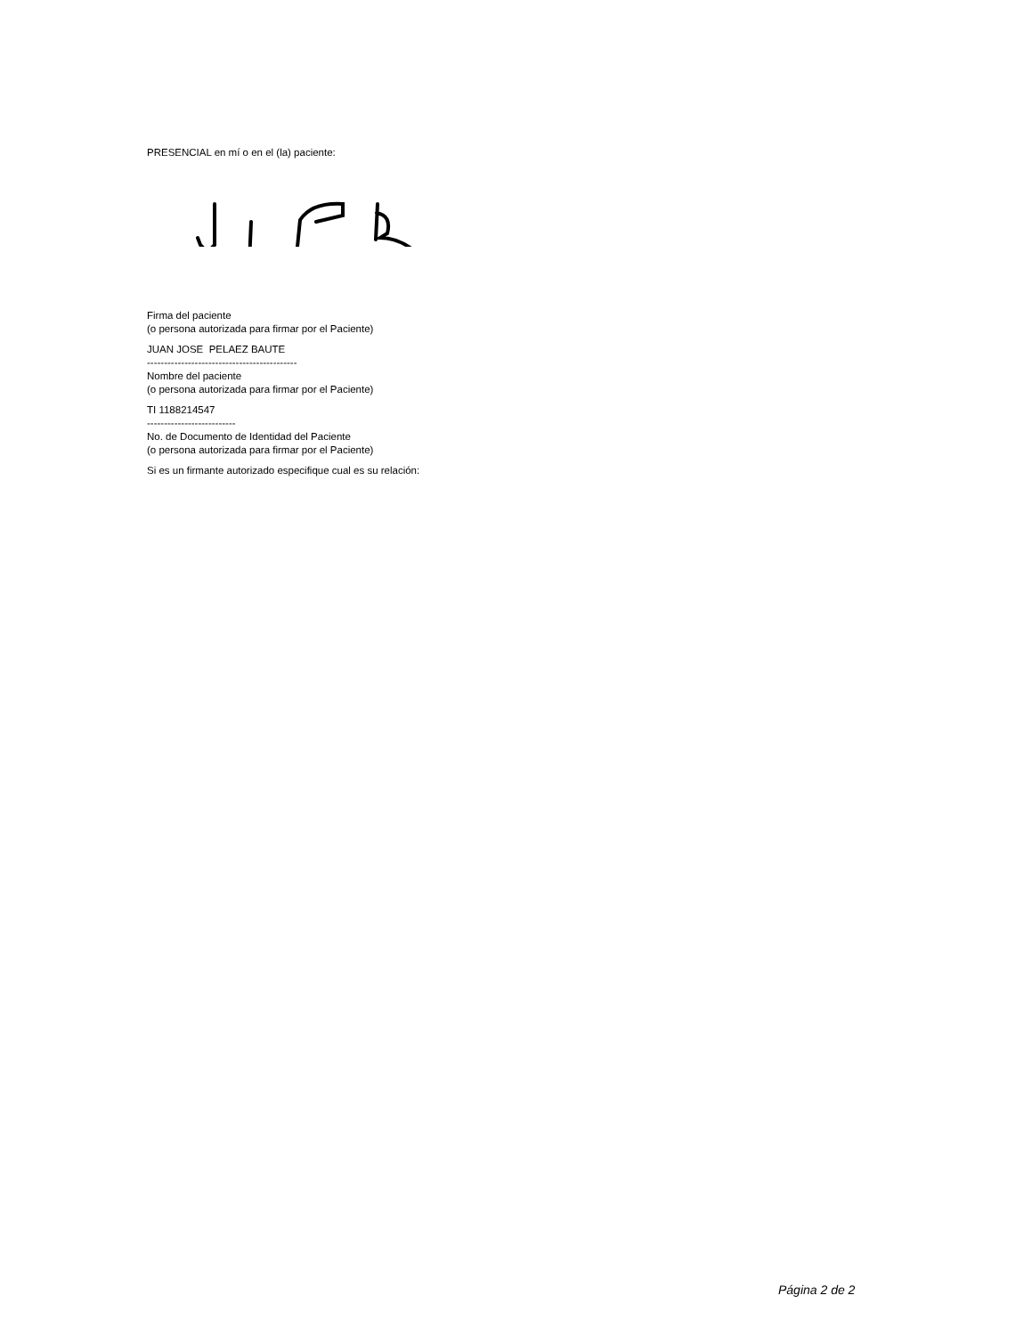PRESENCIAL en mí o en el (la) paciente:
Firma del paciente
(o persona autorizada para firmar por el Paciente)
JUAN JOSE PELAEZ BAUTE
--------------------------------------------
Nombre del paciente
(o persona autorizada para firmar por el Paciente)
TI 1188214547
--------------------------
No. de Documento de Identidad del Paciente
(o persona autorizada para firmar por el Paciente)
Si es un firmante autorizado especifique cual es su relación:
Página 2 de 2